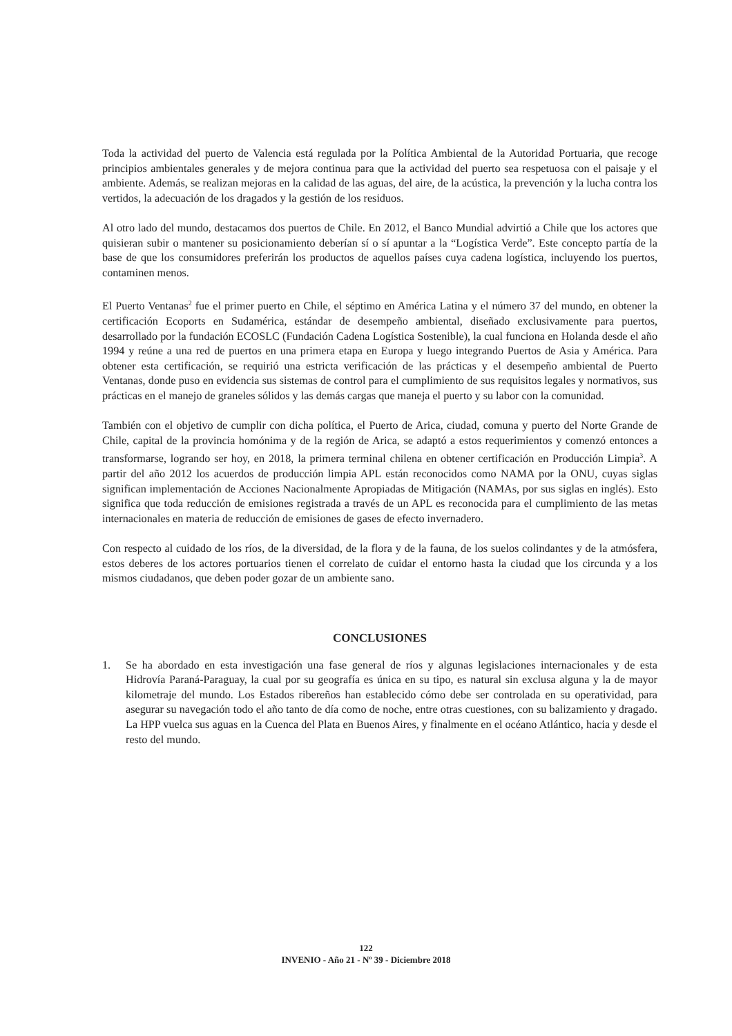Toda la actividad del puerto de Valencia está regulada por la Política Ambiental de la Autoridad Portuaria, que recoge principios ambientales generales y de mejora continua para que la actividad del puerto sea respetuosa con el paisaje y el ambiente. Además, se realizan mejoras en la calidad de las aguas, del aire, de la acústica, la prevención y la lucha contra los vertidos, la adecuación de los dragados y la gestión de los residuos.
Al otro lado del mundo, destacamos dos puertos de Chile. En 2012, el Banco Mundial advirtió a Chile que los actores que quisieran subir o mantener su posicionamiento deberían sí o sí apuntar a la “Logística Verde”. Este concepto partía de la base de que los consumidores preferirán los productos de aquellos países cuya cadena logística, incluyendo los puertos, contaminen menos.
El Puerto Ventanas<sup>2</sup> fue el primer puerto en Chile, el séptimo en América Latina y el número 37 del mundo, en obtener la certificación Ecoports en Sudamérica, estándar de desempeño ambiental, diseñado exclusivamente para puertos, desarrollado por la fundación ECOSLC (Fundación Cadena Logística Sostenible), la cual funciona en Holanda desde el año 1994 y reúne a una red de puertos en una primera etapa en Europa y luego integrando Puertos de Asia y América. Para obtener esta certificación, se requirió una estricta verificación de las prácticas y el desempeño ambiental de Puerto Ventanas, donde puso en evidencia sus sistemas de control para el cumplimiento de sus requisitos legales y normativos, sus prácticas en el manejo de graneles sólidos y las demás cargas que maneja el puerto y su labor con la comunidad.
También con el objetivo de cumplir con dicha política, el Puerto de Arica, ciudad, comuna y puerto del Norte Grande de Chile, capital de la provincia homónima y de la región de Arica, se adaptó a estos requerimientos y comenzó entonces a transformarse, logrando ser hoy, en 2018, la primera terminal chilena en obtener certificación en Producción Limpia<sup>3</sup>. A partir del año 2012 los acuerdos de producción limpia APL están reconocidos como NAMA por la ONU, cuyas siglas significan implementación de Acciones Nacionalmente Apropiadas de Mitigación (NAMAs, por sus siglas en inglés). Esto significa que toda reducción de emisiones registrada a través de un APL es reconocida para el cumplimiento de las metas internacionales en materia de reducción de emisiones de gases de efecto invernadero.
Con respecto al cuidado de los ríos, de la diversidad, de la flora y de la fauna, de los suelos colindantes y de la atmósfera, estos deberes de los actores portuarios tienen el correlato de cuidar el entorno hasta la ciudad que los circunda y a los mismos ciudadanos, que deben poder gozar de un ambiente sano.
CONCLUSIONES
1. Se ha abordado en esta investigación una fase general de ríos y algunas legislaciones internacionales y de esta Hidrovía Paraná-Paraguay, la cual por su geografía es única en su tipo, es natural sin exclusa alguna y la de mayor kilometraje del mundo. Los Estados ribereños han establecido cómo debe ser controlada en su operatividad, para asegurar su navegación todo el año tanto de día como de noche, entre otras cuestiones, con su balizamiento y dragado. La HPP vuelca sus aguas en la Cuenca del Plata en Buenos Aires, y finalmente en el océano Atlántico, hacia y desde el resto del mundo.
122
INVENIO - Año 21 - Nº 39 - Diciembre 2018